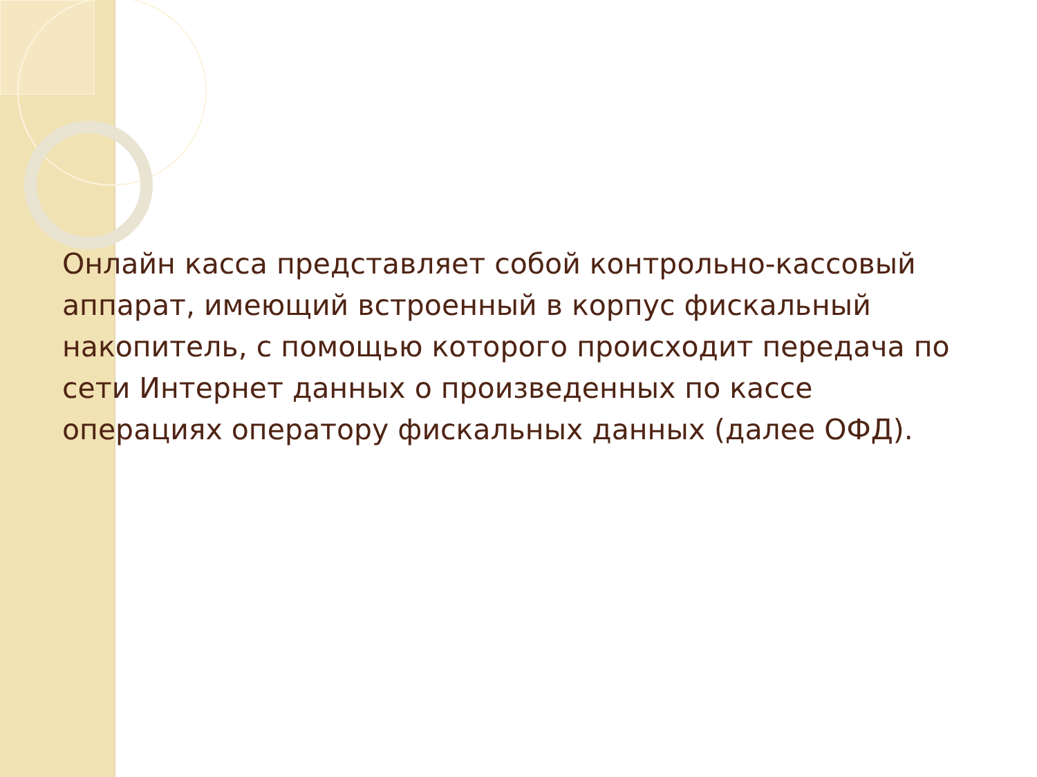Онлайн касса представляет собой контрольно-кассовый аппарат, имеющий встроенный в корпус фискальный накопитель, с помощью которого происходит передача по сети Интернет данных о произведенных по кассе операциях оператору фискальных данных (далее ОФД).